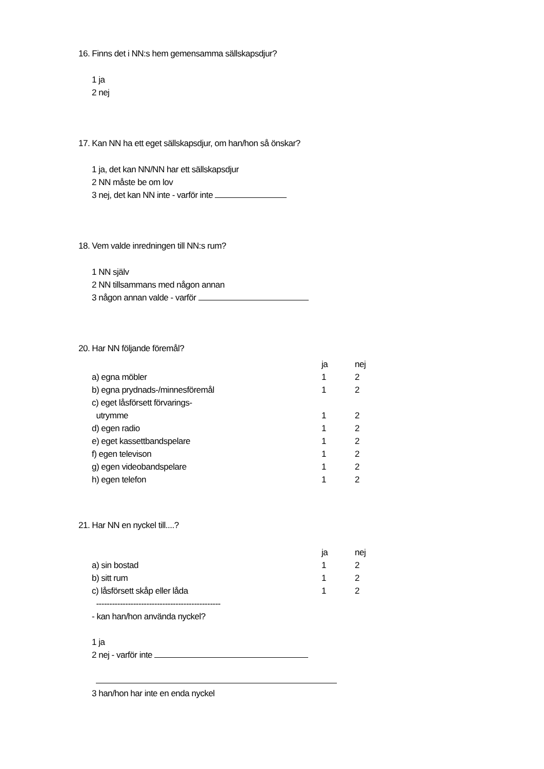16. Finns det i NN:s hem gemensamma sällskapsdjur?
1 ja
2 nej
17. Kan NN ha ett eget sällskapsdjur, om han/hon så önskar?
1 ja, det kan NN/NN har ett sällskapsdjur
2 NN måste be om lov
3 nej, det kan NN inte - varför inte
18. Vem valde inredningen till NN:s rum?
1 NN själv
2 NN tillsammans med någon annan
3 någon annan valde - varför
20. Har NN följande föremål?
| | ja | nej |
| a) egna möbler | 1 | 2 |
| b) egna prydnads-/minnesföremål | 1 | 2 |
| c) eget låsförsett förvarings- | | |
| utrymme | 1 | 2 |
| d) egen radio | 1 | 2 |
| e) eget kassettbandspelare | 1 | 2 |
| f) egen televison | 1 | 2 |
| g) egen videobandspelare | 1 | 2 |
| h) egen telefon | 1 | 2 |
21. Har NN en nyckel till....?
| | ja | nej |
| a) sin bostad | 1 | 2 |
| b) sitt rum | 1 | 2 |
| c) låsförsett skåp eller låda | 1 | 2 |
-----------------------------------------------
- kan han/hon använda nyckel?
1 ja
2 nej - varför inte
3 han/hon har inte en enda nyckel